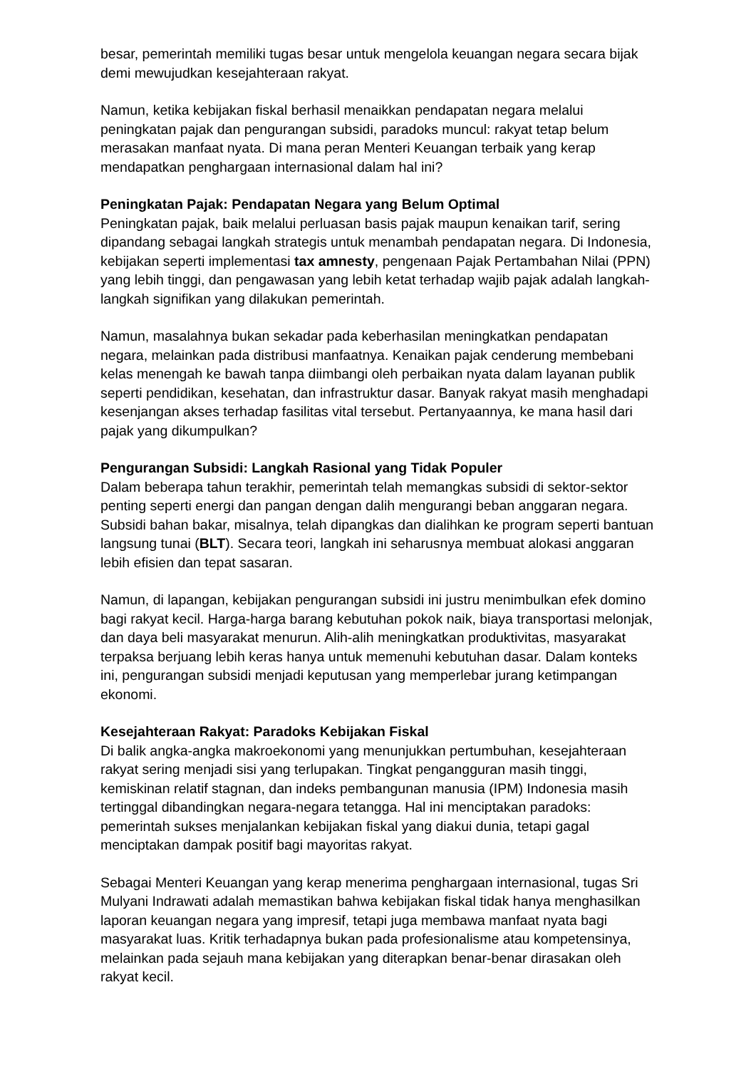besar, pemerintah memiliki tugas besar untuk mengelola keuangan negara secara bijak demi mewujudkan kesejahteraan rakyat.
Namun, ketika kebijakan fiskal berhasil menaikkan pendapatan negara melalui peningkatan pajak dan pengurangan subsidi, paradoks muncul: rakyat tetap belum merasakan manfaat nyata. Di mana peran Menteri Keuangan terbaik yang kerap mendapatkan penghargaan internasional dalam hal ini?
Peningkatan Pajak: Pendapatan Negara yang Belum Optimal
Peningkatan pajak, baik melalui perluasan basis pajak maupun kenaikan tarif, sering dipandang sebagai langkah strategis untuk menambah pendapatan negara. Di Indonesia, kebijakan seperti implementasi tax amnesty, pengenaan Pajak Pertambahan Nilai (PPN) yang lebih tinggi, dan pengawasan yang lebih ketat terhadap wajib pajak adalah langkah-langkah signifikan yang dilakukan pemerintah.
Namun, masalahnya bukan sekadar pada keberhasilan meningkatkan pendapatan negara, melainkan pada distribusi manfaatnya. Kenaikan pajak cenderung membebani kelas menengah ke bawah tanpa diimbangi oleh perbaikan nyata dalam layanan publik seperti pendidikan, kesehatan, dan infrastruktur dasar. Banyak rakyat masih menghadapi kesenjangan akses terhadap fasilitas vital tersebut. Pertanyaannya, ke mana hasil dari pajak yang dikumpulkan?
Pengurangan Subsidi: Langkah Rasional yang Tidak Populer
Dalam beberapa tahun terakhir, pemerintah telah memangkas subsidi di sektor-sektor penting seperti energi dan pangan dengan dalih mengurangi beban anggaran negara. Subsidi bahan bakar, misalnya, telah dipangkas dan dialihkan ke program seperti bantuan langsung tunai (BLT). Secara teori, langkah ini seharusnya membuat alokasi anggaran lebih efisien dan tepat sasaran.
Namun, di lapangan, kebijakan pengurangan subsidi ini justru menimbulkan efek domino bagi rakyat kecil. Harga-harga barang kebutuhan pokok naik, biaya transportasi melonjak, dan daya beli masyarakat menurun. Alih-alih meningkatkan produktivitas, masyarakat terpaksa berjuang lebih keras hanya untuk memenuhi kebutuhan dasar. Dalam konteks ini, pengurangan subsidi menjadi keputusan yang memperlebar jurang ketimpangan ekonomi.
Kesejahteraan Rakyat: Paradoks Kebijakan Fiskal
Di balik angka-angka makroekonomi yang menunjukkan pertumbuhan, kesejahteraan rakyat sering menjadi sisi yang terlupakan. Tingkat pengangguran masih tinggi, kemiskinan relatif stagnan, dan indeks pembangunan manusia (IPM) Indonesia masih tertinggal dibandingkan negara-negara tetangga. Hal ini menciptakan paradoks: pemerintah sukses menjalankan kebijakan fiskal yang diakui dunia, tetapi gagal menciptakan dampak positif bagi mayoritas rakyat.
Sebagai Menteri Keuangan yang kerap menerima penghargaan internasional, tugas Sri Mulyani Indrawati adalah memastikan bahwa kebijakan fiskal tidak hanya menghasilkan laporan keuangan negara yang impresif, tetapi juga membawa manfaat nyata bagi masyarakat luas. Kritik terhadapnya bukan pada profesionalisme atau kompetensinya, melainkan pada sejauh mana kebijakan yang diterapkan benar-benar dirasakan oleh rakyat kecil.